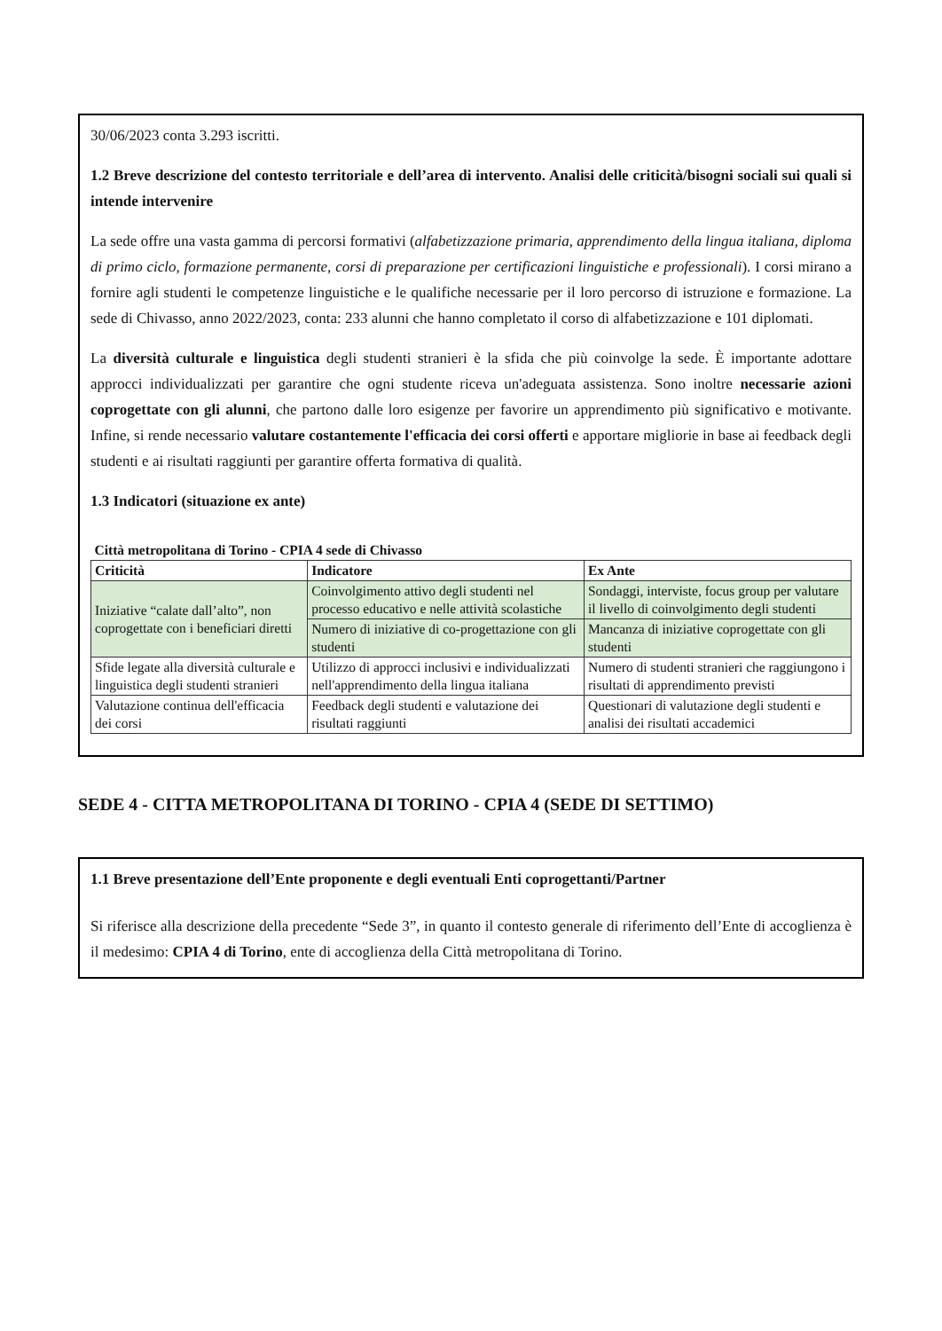30/06/2023 conta 3.293 iscritti.
1.2 Breve descrizione del contesto territoriale e dell’area di intervento. Analisi delle criticità/bisogni sociali sui quali si intende intervenire
La sede offre una vasta gamma di percorsi formativi (alfabetizzazione primaria, apprendimento della lingua italiana, diploma di primo ciclo, formazione permanente, corsi di preparazione per certificazioni linguistiche e professionali). I corsi mirano a fornire agli studenti le competenze linguistiche e le qualifiche necessarie per il loro percorso di istruzione e formazione. La sede di Chivasso, anno 2022/2023, conta: 233 alunni che hanno completato il corso di alfabetizzazione e 101 diplomati.
La diversità culturale e linguistica degli studenti stranieri è la sfida che più coinvolge la sede. È importante adottare approcci individualizzati per garantire che ogni studente riceva un'adeguata assistenza. Sono inoltre necessarie azioni coprogettate con gli alunni, che partono dalle loro esigenze per favorire un apprendimento più significativo e motivante. Infine, si rende necessario valutare costantemente l'efficacia dei corsi offerti e apportare migliorie in base ai feedback degli studenti e ai risultati raggiunti per garantire offerta formativa di qualità.
1.3 Indicatori (situazione ex ante)
| Città metropolitana di Torino - CPIA 4 sede di Chivasso | | |
| --- | --- | --- |
| Criticità | Indicatore | Ex Ante |
| Iniziative “calate dall’alto”, non coprogettate con i beneficiari diretti | Coinvolgimento attivo degli studenti nel processo educativo e nelle attività scolastiche | Sondaggi, interviste, focus group per valutare il livello di coinvolgimento degli studenti |
| | Numero di iniziative di co-progettazione con gli studenti | Mancanza di iniziative coprogettate con gli studenti |
| Sfide legate alla diversità culturale e linguistica degli studenti stranieri | Utilizzo di approcci inclusivi e individualizzati nell'apprendimento della lingua italiana | Numero di studenti stranieri che raggiungono i risultati di apprendimento previsti |
| Valutazione continua dell'efficacia dei corsi | Feedback degli studenti e valutazione dei risultati raggiunti | Questionari di valutazione degli studenti e analisi dei risultati accademici |
SEDE 4 - CITTA METROPOLITANA DI TORINO - CPIA 4 (SEDE DI SETTIMO)
1.1 Breve presentazione dell’Ente proponente e degli eventuali Enti coprogettanti/Partner
Si riferisce alla descrizione della precedente “Sede 3”, in quanto il contesto generale di riferimento dell’Ente di accoglienza è il medesimo: CPIA 4 di Torino, ente di accoglienza della Città metropolitana di Torino.